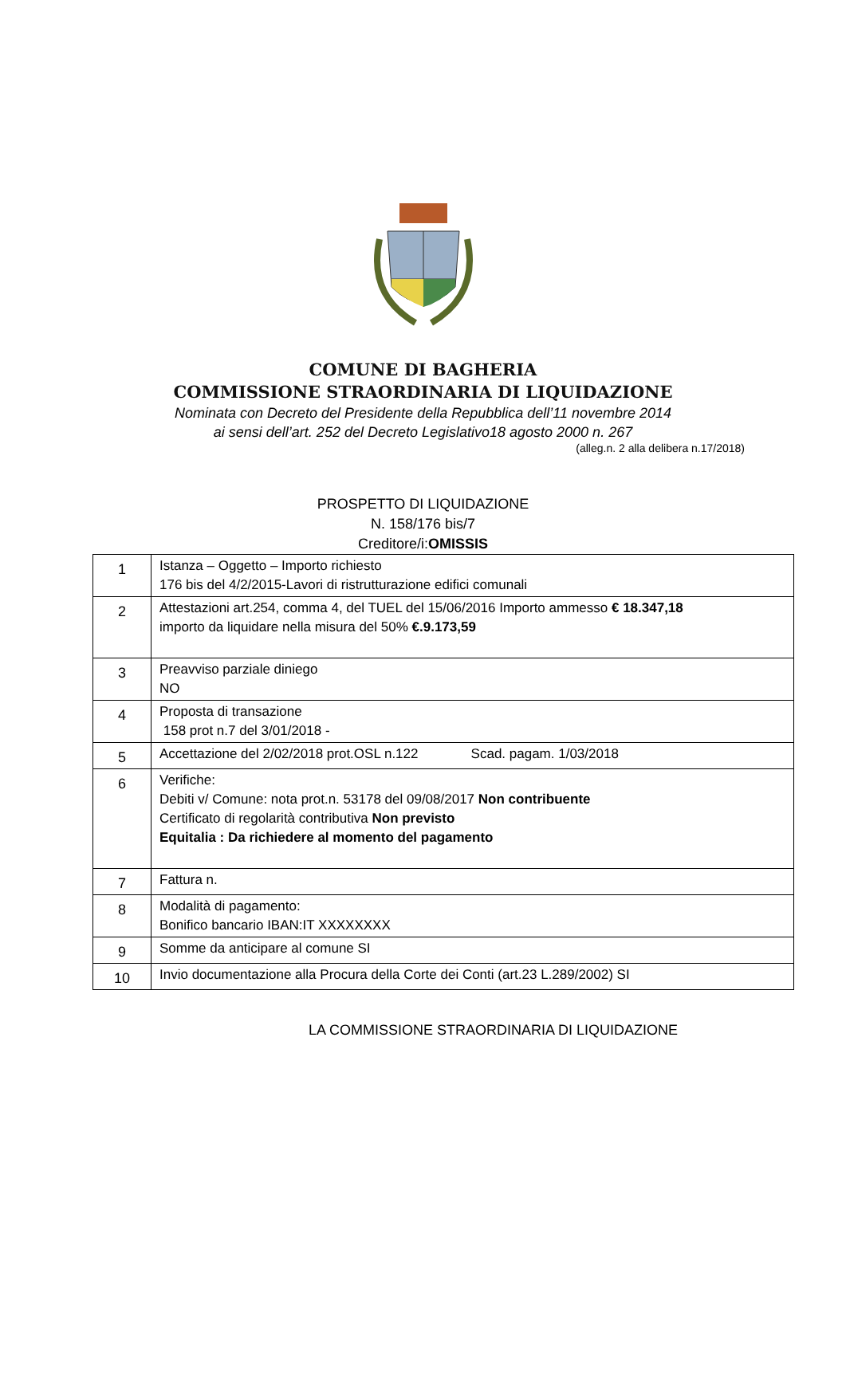COMUNE DI BAGHERIA
COMMISSIONE STRAORDINARIA DI LIQUIDAZIONE
Nominata con Decreto del Presidente della Repubblica dell’11 novembre 2014
ai sensi dell’art. 252 del Decreto Legislativo18 agosto 2000 n. 267
(alleg.n. 2 alla delibera n.17/2018)
PROSPETTO DI LIQUIDAZIONE
N. 158/176 bis/7
Creditore/i:OMISSIS
| 1 | Istanza – Oggetto – Importo richiesto 176 bis del 4/2/2015-Lavori di ristrutturazione edifici comunali |
| 2 | Attestazioni art.254, comma 4, del TUEL del 15/06/2016 Importo ammesso € 18.347,18 importo da liquidare nella misura del 50% €.9.173,59 |
| 3 | Preavviso parziale diniego NO |
| 4 | Proposta di transazione 158 prot n.7 del 3/01/2018 - |
| 5 | Accettazione del 2/02/2018 prot.OSL n.122 Scad. pagam. 1/03/2018 |
| 6 | Verifiche: Debiti v/ Comune: nota prot.n. 53178 del 09/08/2017 Non contribuente Certificato di regolarità contributiva Non previsto Equitalia : Da richiedere al momento del pagamento |
| 7 | Fattura n. |
| 8 | Modalità di pagamento: Bonifico bancario IBAN:IT XXXXXXXX |
| 9 | Somme da anticipare al comune SI |
| 10 | Invio documentazione alla Procura della Corte dei Conti (art.23 L.289/2002) SI |
LA COMMISSIONE STRAORDINARIA DI LIQUIDAZIONE